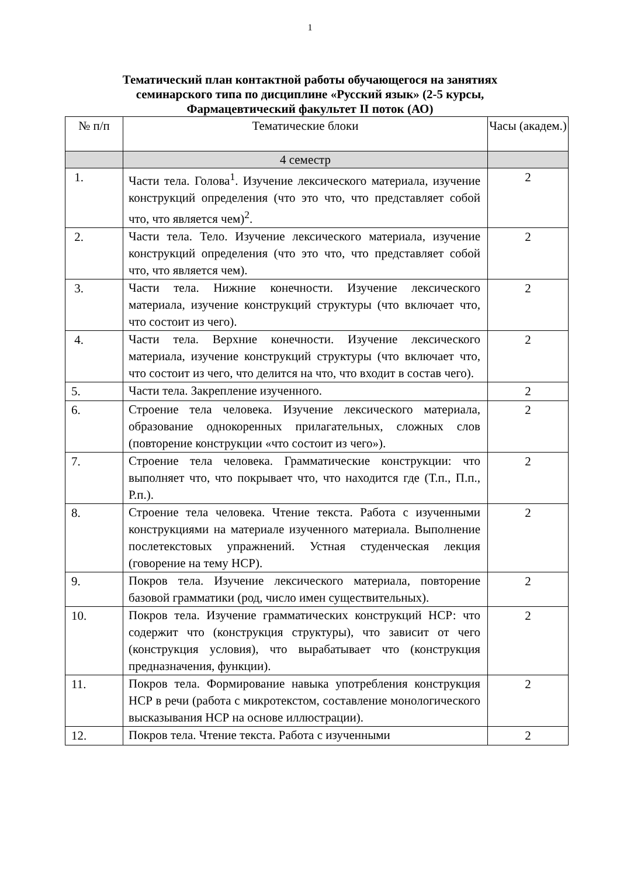1
Тематический план контактной работы обучающегося на занятиях
семинарского типа по дисциплине «Русский язык» (2-5 курсы,
Фармацевтический факультет II поток (АО)
| № п/п | Тематические блоки | Часы (академ.) |
| --- | --- | --- |
| | 4 семестр | |
| 1. | Части тела. Голова<sup>1</sup>. Изучение лексического материала, изучение конструкций определения (что это что, что представляет собой что, что является чем)<sup>2</sup>. | 2 |
| 2. | Части тела. Тело. Изучение лексического материала, изучение конструкций определения (что это что, что представляет собой что, что является чем). | 2 |
| 3. | Части тела. Нижние конечности. Изучение лексического материала, изучение конструкций структуры (что включает что, что состоит из чего). | 2 |
| 4. | Части тела. Верхние конечности. Изучение лексического материала, изучение конструкций структуры (что включает что, что состоит из чего, что делится на что, что входит в состав чего). | 2 |
| 5. | Части тела. Закрепление изученного. | 2 |
| 6. | Строение тела человека. Изучение лексического материала, образование однокоренных прилагательных, сложных слов (повторение конструкции «что состоит из чего»). | 2 |
| 7. | Строение тела человека. Грамматические конструкции: что выполняет что, что покрывает что, что находится где (Т.п., П.п., Р.п.). | 2 |
| 8. | Строение тела человека. Чтение текста. Работа с изученными конструкциями на материале изученного материала. Выполнение послетекстовых упражнений. Устная студенческая лекция (говорение на тему НСР). | 2 |
| 9. | Покров тела. Изучение лексического материала, повторение базовой грамматики (род, число имен существительных). | 2 |
| 10. | Покров тела. Изучение грамматических конструкций НСР: что содержит что (конструкция структуры), что зависит от чего (конструкция условия), что вырабатывает что (конструкция предназначения, функции). | 2 |
| 11. | Покров тела. Формирование навыка употребления конструкция НСР в речи (работа с микротекстом, составление монологического высказывания НСР на основе иллюстрации). | 2 |
| 12. | Покров тела. Чтение текста. Работа с изученными | 2 |